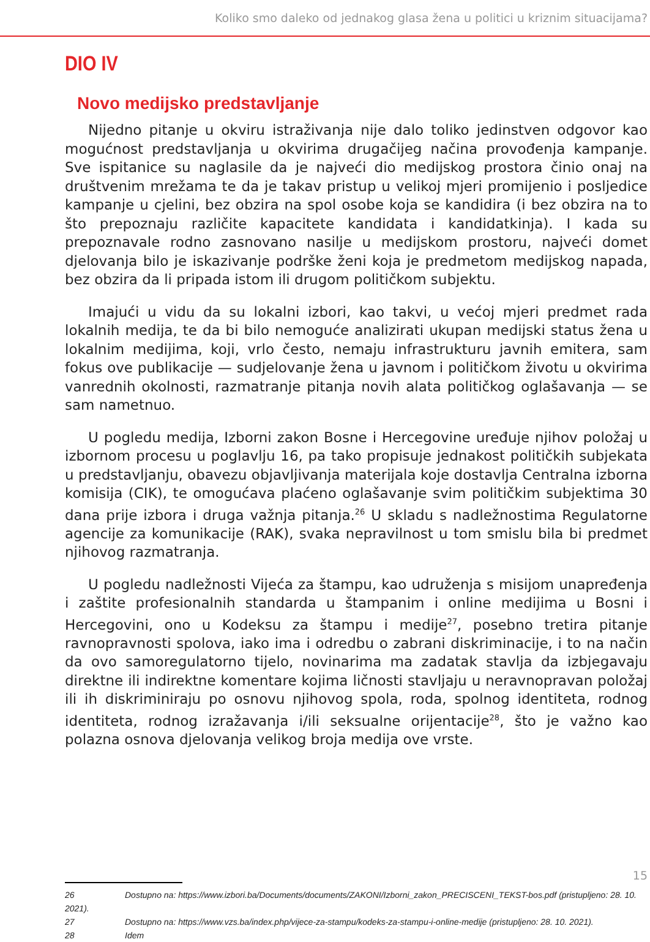Koliko smo daleko od jednakog glasa žena u politici u kriznim situacijama?
DIO IV
Novo medijsko predstavljanje
Nijedno pitanje u okviru istraživanja nije dalo toliko jedinstven odgovor kao mogućnost predstavljanja u okvirima drugačijeg načina provođenja kampanje. Sve ispitanice su naglasile da je najveći dio medijskog prostora činio onaj na društvenim mrežama te da je takav pristup u velikoj mjeri promijenio i posljedice kampanje u cjelini, bez obzira na spol osobe koja se kandidira (i bez obzira na to što prepoznaju različite kapacitete kandidata i kandidatkinja). I kada su prepoznavale rodno zasnovano nasilje u medijskom prostoru, najveći domet djelovanja bilo je iskazivanje podrške ženi koja je predmetom medijskog napada, bez obzira da li pripada istom ili drugom političkom subjektu.
Imajući u vidu da su lokalni izbori, kao takvi, u većoj mjeri predmet rada lokalnih medija, te da bi bilo nemoguće analizirati ukupan medijski status žena u lokalnim medijima, koji, vrlo često, nemaju infrastrukturu javnih emitera, sam fokus ove publikacije — sudjelovanje žena u javnom i političkom životu u okvirima vanrednih okolnosti, razmatranje pitanja novih alata političkog oglašavanja — se sam nametnuo.
U pogledu medija, Izborni zakon Bosne i Hercegovine uređuje njihov položaj u izbornom procesu u poglavlju 16, pa tako propisuje jednakost političkih subjekata u predstavljanju, obavezu objavljivanja materijala koje dostavlja Centralna izborna komisija (CIK), te omogućava plaćeno oglašavanje svim političkim subjektima 30 dana prije izbora i druga važnja pitanja.<sup>26</sup> U skladu s nadležnostima Regulatorne agencije za komunikacije (RAK), svaka nepravilnost u tom smislu bila bi predmet njihovog razmatranja.
U pogledu nadležnosti Vijeća za štampu, kao udruženja s misijom unapređenja i zaštite profesionalnih standarda u štampanim i online medijima u Bosni i Hercegovini, ono u Kodeksu za štampu i medije<sup>27</sup>, posebno tretira pitanje ravnopravnosti spolova, iako ima i odredbu o zabrani diskriminacije, i to na način da ovo samoregulatorno tijelo, novinarima ma zadatak stavlja da izbjegavaju direktne ili indirektne komentare kojima ličnosti stavljaju u neravnopravan položaj ili ih diskriminiraju po osnovu njihovog spola, roda, spolnog identiteta, rodnog identiteta, rodnog izražavanja i/ili seksualne orijentacije<sup>28</sup>, što je važno kao polazna osnova djelovanja velikog broja medija ove vrste.
26 Dostupno na: https://www.izbori.ba/Documents/documents/ZAKONI/Izborni_zakon_PRECISCENI_TEKST-bos.pdf (pristupljeno: 28. 10. 2021).
27 Dostupno na: https://www.vzs.ba/index.php/vijece-za-stampu/kodeks-za-stampu-i-online-medije (pristupljeno: 28. 10. 2021).
28 Idem
15